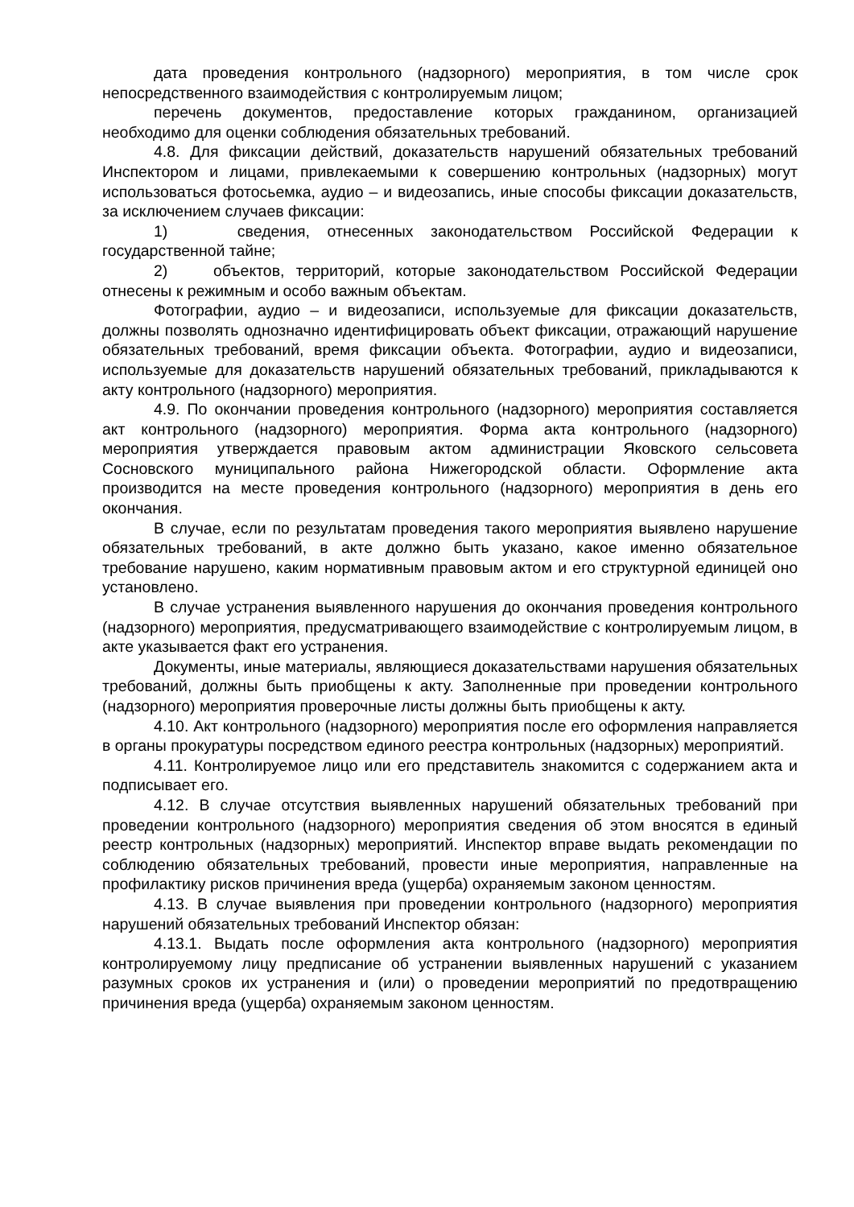дата проведения контрольного (надзорного) мероприятия, в том числе срок непосредственного взаимодействия с контролируемым лицом;
перечень документов, предоставление которых гражданином, организацией необходимо для оценки соблюдения обязательных требований.
4.8. Для фиксации действий, доказательств нарушений обязательных требований Инспектором и лицами, привлекаемыми к совершению контрольных (надзорных) могут использоваться фотосьемка, аудио – и видеозапись, иные способы фиксации доказательств, за исключением случаев фиксации:
1) сведения, отнесенных законодательством Российской Федерации к государственной тайне;
2) объектов, территорий, которые законодательством Российской Федерации отнесены к режимным и особо важным объектам.
Фотографии, аудио – и видеозаписи, используемые для фиксации доказательств, должны позволять однозначно идентифицировать объект фиксации, отражающий нарушение обязательных требований, время фиксации объекта. Фотографии, аудио и видеозаписи, используемые для доказательств нарушений обязательных требований, прикладываются к акту контрольного (надзорного) мероприятия.
4.9. По окончании проведения контрольного (надзорного) мероприятия составляется акт контрольного (надзорного) мероприятия. Форма акта контрольного (надзорного) мероприятия утверждается правовым актом администрации Яковского сельсовета Сосновского муниципального района Нижегородской области. Оформление акта производится на месте проведения контрольного (надзорного) мероприятия в день его окончания.
В случае, если по результатам проведения такого мероприятия выявлено нарушение обязательных требований, в акте должно быть указано, какое именно обязательное требование нарушено, каким нормативным правовым актом и его структурной единицей оно установлено.
В случае устранения выявленного нарушения до окончания проведения контрольного (надзорного) мероприятия, предусматривающего взаимодействие с контролируемым лицом, в акте указывается факт его устранения.
Документы, иные материалы, являющиеся доказательствами нарушения обязательных требований, должны быть приобщены к акту. Заполненные при проведении контрольного (надзорного) мероприятия проверочные листы должны быть приобщены к акту.
4.10. Акт контрольного (надзорного) мероприятия после его оформления направляется в органы прокуратуры посредством единого реестра контрольных (надзорных) мероприятий.
4.11. Контролируемое лицо или его представитель знакомится с содержанием акта и подписывает его.
4.12. В случае отсутствия выявленных нарушений обязательных требований при проведении контрольного (надзорного) мероприятия сведения об этом вносятся в единый реестр контрольных (надзорных) мероприятий. Инспектор вправе выдать рекомендации по соблюдению обязательных требований, провести иные мероприятия, направленные на профилактику рисков причинения вреда (ущерба) охраняемым законом ценностям.
4.13. В случае выявления при проведении контрольного (надзорного) мероприятия нарушений обязательных требований Инспектор обязан:
4.13.1. Выдать после оформления акта контрольного (надзорного) мероприятия контролируемому лицу предписание об устранении выявленных нарушений с указанием разумных сроков их устранения и (или) о проведении мероприятий по предотвращению причинения вреда (ущерба) охраняемым законом ценностям.